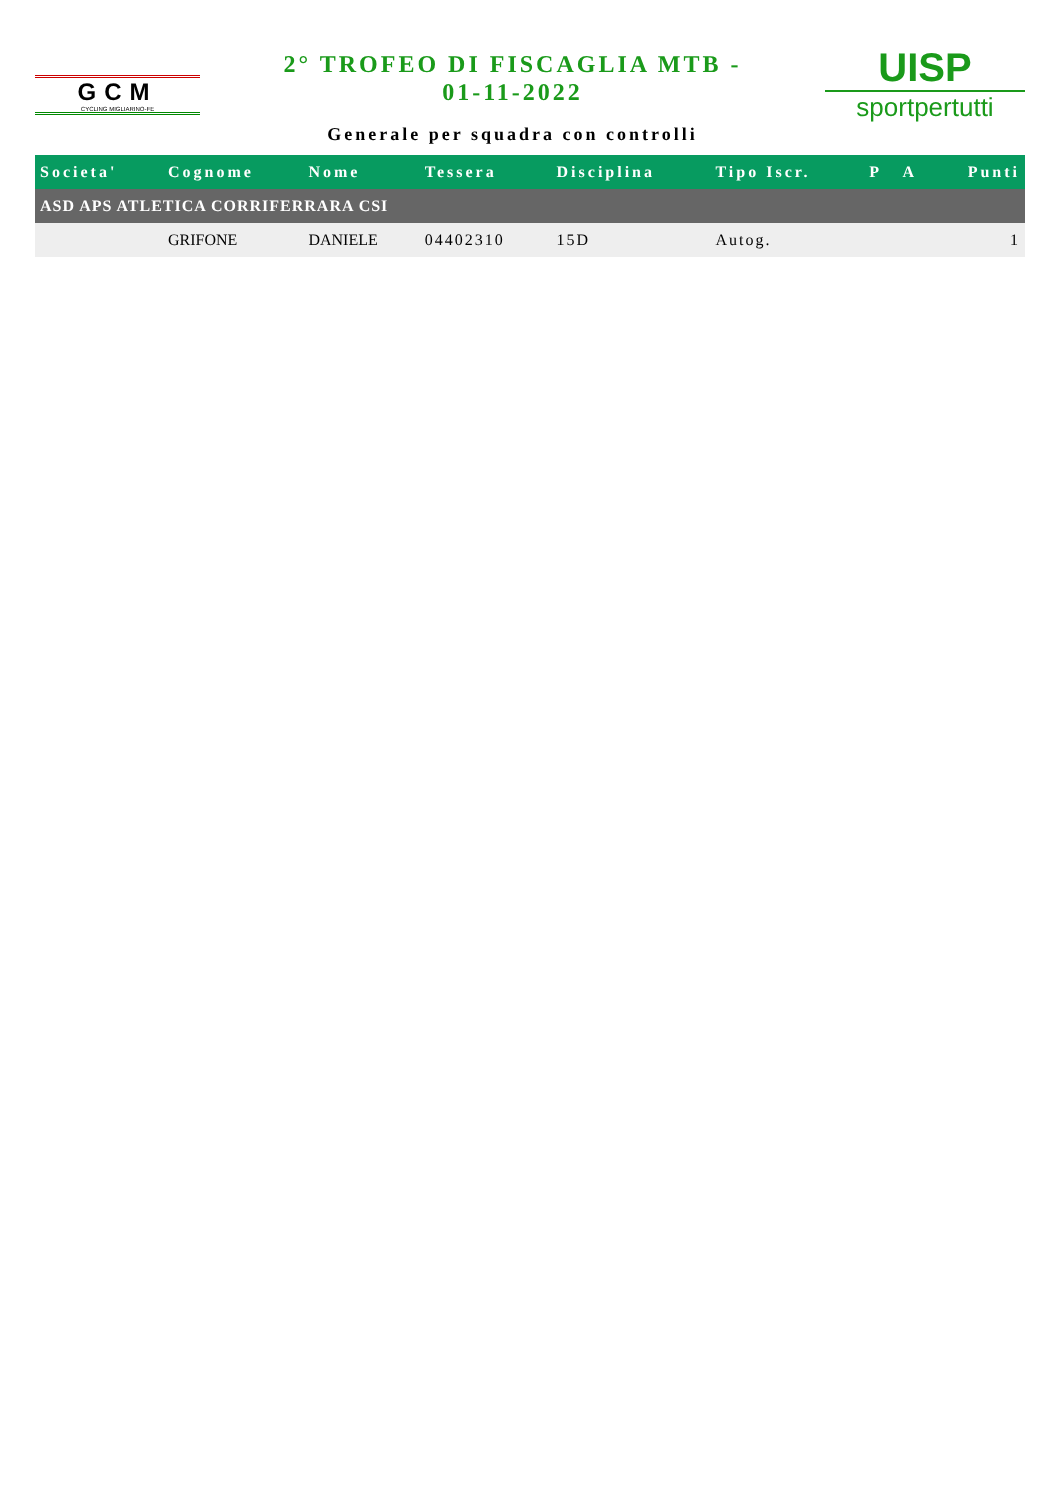GCM
CYCLING MIGLIARINO-FE
2° TROFEO DI FISCAGLIA MTB -
01-11-2022
Generale per squadra con controlli
UISP
sportpertutti
| Societa' | Cognome | Nome | Tessera | Disciplina | Tipo Iscr. | P | A | Punti |
| --- | --- | --- | --- | --- | --- | --- | --- | --- |
| ASD APS ATLETICA CORRIFERRARA CSI | | | | | | | | |
| | GRIFONE | DANIELE | 04402310 | 15D | Autog. | | | 1 |